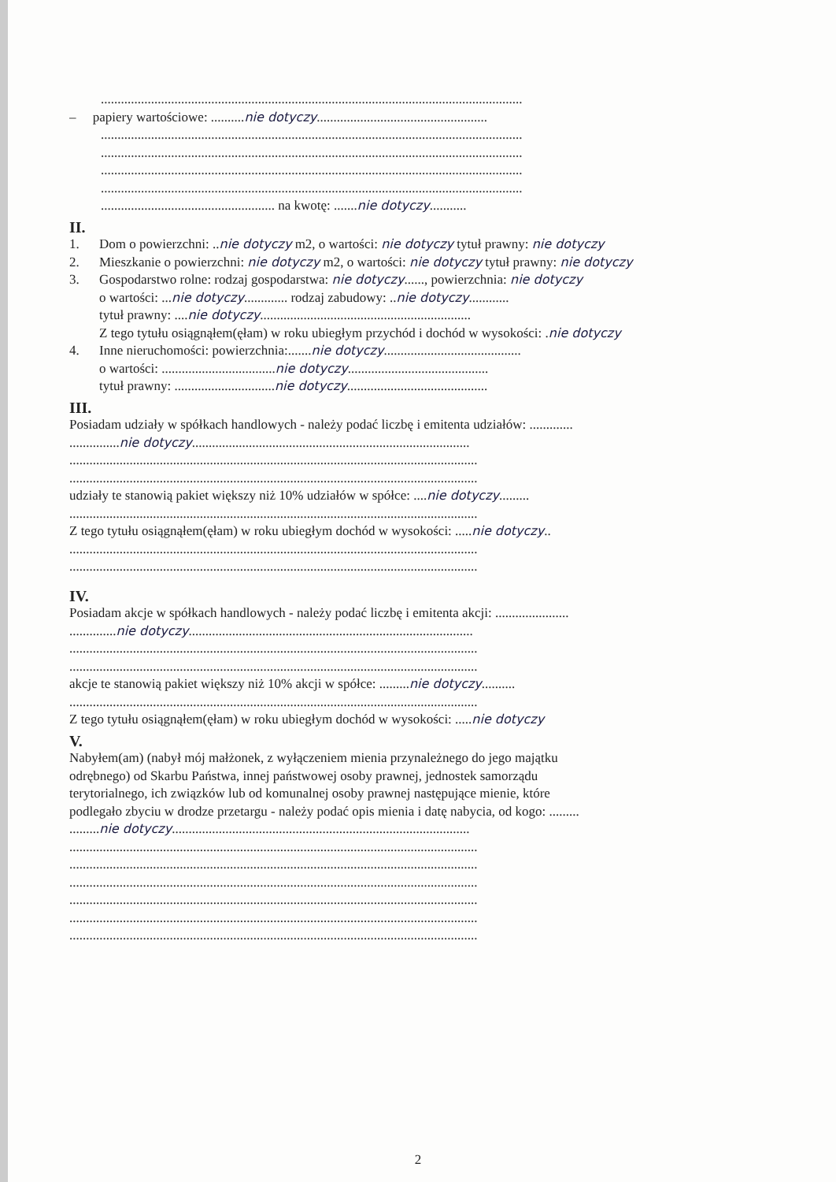..............................................................................................................................
– papiery wartościowe: ..........nie dotyczy...................................................
..............................................................................................................................
..............................................................................................................................
..............................................................................................................................
..............................................................................................................................
.................................................... na kwotę: .......nie dotyczy...........
II.
1. Dom o powierzchni: ..nie dotyczy m2, o wartości: nie dotyczy tytuł prawny: nie dotyczy
2. Mieszkanie o powierzchni: nie dotyczy m2, o wartości: nie dotyczy tytuł prawny: nie dotyczy
3. Gospodarstwo rolne: rodzaj gospodarstwa: nie dotyczy......, powierzchnia: nie dotyczy
o wartości: ...nie dotyczy............. rodzaj zabudowy: ..nie dotyczy............
tytuł prawny: ....nie dotyczy...............................................................
Z tego tytułu osiągnąłem(ęłam) w roku ubiegłym przychód i dochód w wysokości: .nie dotyczy
4. Inne nieruchomości: powierzchnia:.......nie dotyczy.........................................
o wartości: ..................................nie dotyczy..........................................
tytuł prawny: ..............................nie dotyczy..........................................
III.
Posiadam udziały w spółkach handlowych - należy podać liczbę i emitenta udziałów: .............
...............nie dotyczy...................................................................................
..........................................................................................................................
..........................................................................................................................
udziały te stanowią pakiet większy niż 10% udziałów w spółce: ....nie dotyczy.........
..........................................................................................................................
Z tego tytułu osiągnąłem(ęłam) w roku ubiegłym dochód w wysokości: .....nie dotyczy..
..........................................................................................................................
..........................................................................................................................
IV.
Posiadam akcje w spółkach handlowych - należy podać liczbę i emitenta akcji: ......................
..............nie dotyczy.....................................................................................
..........................................................................................................................
..........................................................................................................................
akcje te stanowią pakiet większy niż 10% akcji w spółce: .........nie dotyczy..........
..........................................................................................................................
Z tego tytułu osiągnąłem(ęłam) w roku ubiegłym dochód w wysokości: .....nie dotyczy
V.
Nabyłem(am) (nabył mój małżonek, z wyłączeniem mienia przynależnego do jego majątku
odrębnego) od Skarbu Państwa, innej państwowej osoby prawnej, jednostek samorządu
terytorialnego, ich związków lub od komunalnej osoby prawnej następujące mienie, które
podlegało zbyciu w drodze przetargu - należy podać opis mienia i datę nabycia, od kogo: .........
.........nie dotyczy.........................................................................................
..........................................................................................................................
..........................................................................................................................
..........................................................................................................................
..........................................................................................................................
..........................................................................................................................
..........................................................................................................................
2